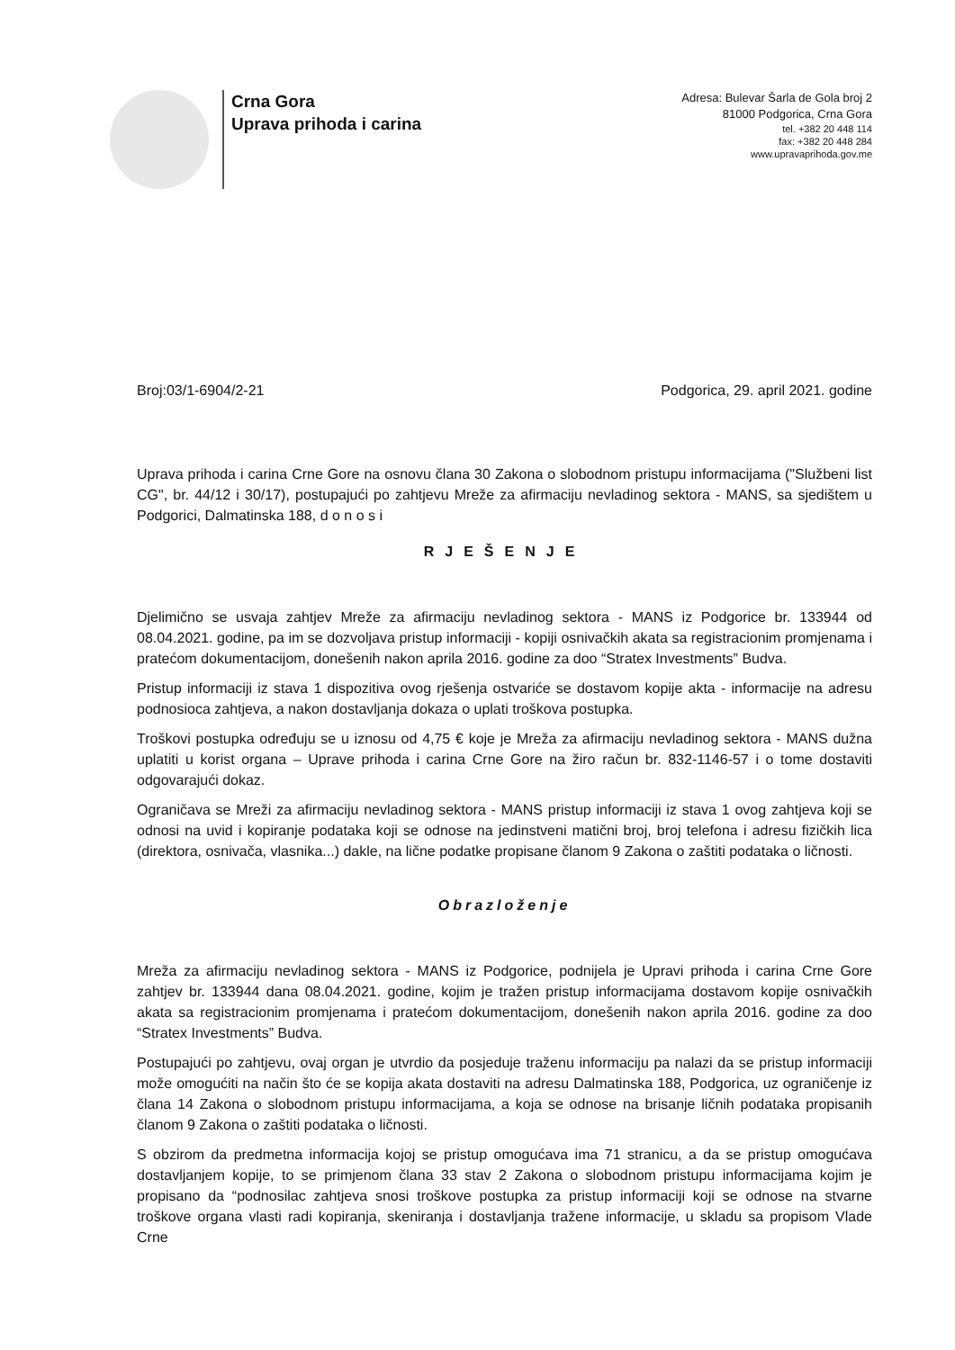Crna Gora
Uprava prihoda i carina
Adresa: Bulevar Šarla de Gola broj 2
81000 Podgorica, Crna Gora
tel. +382 20 448 114
fax: +382 20 448 284
www.upravaprihoda.gov.me
Broj:03/1-6904/2-21 Podgorica, 29. april 2021. godine
Uprava prihoda i carina Crne Gore na osnovu člana 30 Zakona o slobodnom pristupu informacijama ("Službeni list CG", br. 44/12 i 30/17), postupajući po zahtjevu Mreže za afirmaciju nevladinog sektora - MANS, sa sjedištem u Podgorici, Dalmatinska 188, d o n o s i
RJEŠENJE
Djelimično se usvaja zahtjev Mreže za afirmaciju nevladinog sektora - MANS iz Podgorice br. 133944 od 08.04.2021. godine, pa im se dozvoljava pristup informaciji - kopiji osnivačkih akata sa registracionim promjenama i pratećom dokumentacijom, donešenih nakon aprila 2016. godine za doo “Stratex Investments” Budva.
Pristup informaciji iz stava 1 dispozitiva ovog rješenja ostvariće se dostavom kopije akta - informacije na adresu podnosioca zahtjeva, a nakon dostavljanja dokaza o uplati troškova postupka.
Troškovi postupka određuju se u iznosu od 4,75 € koje je Mreža za afirmaciju nevladinog sektora - MANS dužna uplatiti u korist organa – Uprave prihoda i carina Crne Gore na žiro račun br. 832-1146-57 i o tome dostaviti odgovarajući dokaz.
Ograničava se Mreži za afirmaciju nevladinog sektora - MANS pristup informaciji iz stava 1 ovog zahtjeva koji se odnosi na uvid i kopiranje podataka koji se odnose na jedinstveni matični broj, broj telefona i adresu fizičkih lica (direktora, osnivača, vlasnika...) dakle, na lične podatke propisane članom 9 Zakona o zaštiti podataka o ličnosti.
Obrazloženje
Mreža za afirmaciju nevladinog sektora - MANS iz Podgorice, podnijela je Upravi prihoda i carina Crne Gore zahtjev br. 133944 dana 08.04.2021. godine, kojim je tražen pristup informacijama dostavom kopije osnivačkih akata sa registracionim promjenama i pratećom dokumentacijom, donešenih nakon aprila 2016. godine za doo “Stratex Investments” Budva.
Postupajući po zahtjevu, ovaj organ je utvrdio da posjeduje traženu informaciju pa nalazi da se pristup informaciji može omogućiti na način što će se kopija akata dostaviti na adresu Dalmatinska 188, Podgorica, uz ograničenje iz člana 14 Zakona o slobodnom pristupu informacijama, a koja se odnose na brisanje ličnih podataka propisanih članom 9 Zakona o zaštiti podataka o ličnosti.
S obzirom da predmetna informacija kojoj se pristup omogućava ima 71 stranicu, a da se pristup omogućava dostavljanjem kopije, to se primjenom člana 33 stav 2 Zakona o slobodnom pristupu informacijama kojim je propisano da “podnosilac zahtjeva snosi troškove postupka za pristup informaciji koji se odnose na stvarne troškove organa vlasti radi kopiranja, skeniranja i dostavljanja tražene informacije, u skladu sa propisom Vlade Crne